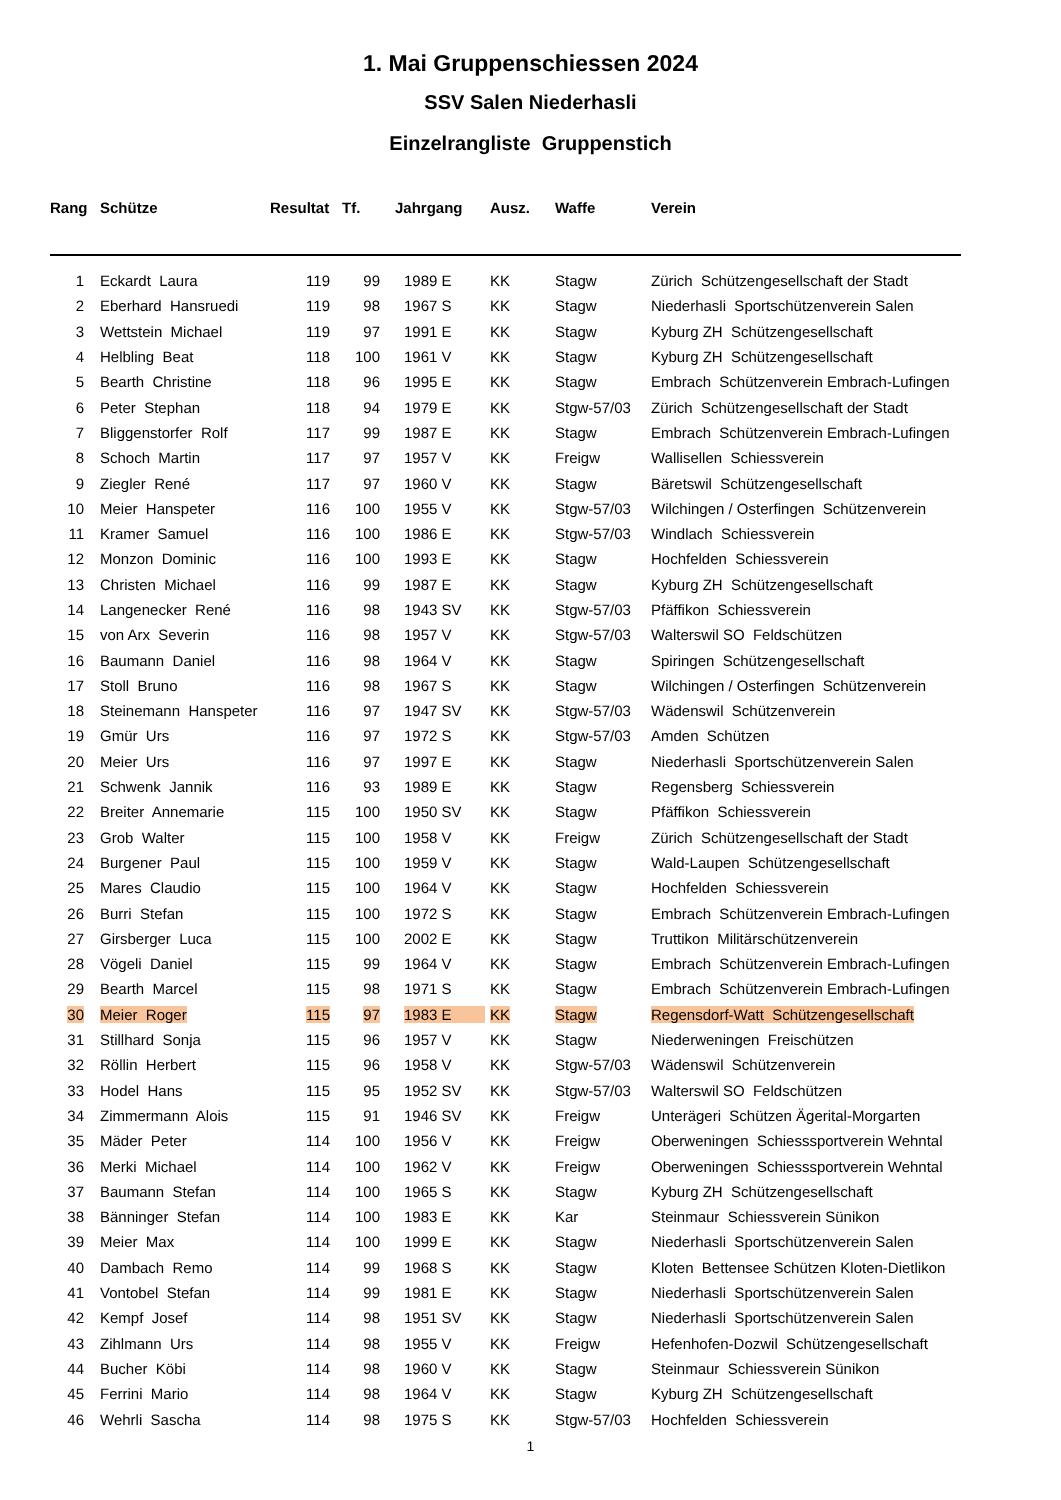1. Mai Gruppenschiessen 2024
SSV Salen Niederhasli
Einzelrangliste Gruppenstich
| Rang | Schütze | Resultat | Tf. | Jahrgang | Ausz. | Waffe | Verein |
| --- | --- | --- | --- | --- | --- | --- | --- |
| 1 | Eckardt Laura | 119 | 99 | 1989 E | KK | Stagw | Zürich Schützengesellschaft der Stadt |
| 2 | Eberhard Hansruedi | 119 | 98 | 1967 S | KK | Stagw | Niederhasli Sportschützenverein Salen |
| 3 | Wettstein Michael | 119 | 97 | 1991 E | KK | Stagw | Kyburg ZH Schützengesellschaft |
| 4 | Helbling Beat | 118 | 100 | 1961 V | KK | Stagw | Kyburg ZH Schützengesellschaft |
| 5 | Bearth Christine | 118 | 96 | 1995 E | KK | Stagw | Embrach Schützenverein Embrach-Lufingen |
| 6 | Peter Stephan | 118 | 94 | 1979 E | KK | Stgw-57/03 | Zürich Schützengesellschaft der Stadt |
| 7 | Bliggenstorfer Rolf | 117 | 99 | 1987 E | KK | Stagw | Embrach Schützenverein Embrach-Lufingen |
| 8 | Schoch Martin | 117 | 97 | 1957 V | KK | Freigw | Wallisellen Schiessverein |
| 9 | Ziegler René | 117 | 97 | 1960 V | KK | Stagw | Bäretswil Schützengesellschaft |
| 10 | Meier Hanspeter | 116 | 100 | 1955 V | KK | Stgw-57/03 | Wilchingen / Osterfingen Schützenverein |
| 11 | Kramer Samuel | 116 | 100 | 1986 E | KK | Stgw-57/03 | Windlach Schiessverein |
| 12 | Monzon Dominic | 116 | 100 | 1993 E | KK | Stagw | Hochfelden Schiessverein |
| 13 | Christen Michael | 116 | 99 | 1987 E | KK | Stagw | Kyburg ZH Schützengesellschaft |
| 14 | Langenecker René | 116 | 98 | 1943 SV | KK | Stgw-57/03 | Pfäffikon Schiessverein |
| 15 | von Arx Severin | 116 | 98 | 1957 V | KK | Stgw-57/03 | Walterswil SO Feldschützen |
| 16 | Baumann Daniel | 116 | 98 | 1964 V | KK | Stagw | Spiringen Schützengesellschaft |
| 17 | Stoll Bruno | 116 | 98 | 1967 S | KK | Stagw | Wilchingen / Osterfingen Schützenverein |
| 18 | Steinemann Hanspeter | 116 | 97 | 1947 SV | KK | Stgw-57/03 | Wädenswil Schützenverein |
| 19 | Gmür Urs | 116 | 97 | 1972 S | KK | Stgw-57/03 | Amden Schützen |
| 20 | Meier Urs | 116 | 97 | 1997 E | KK | Stagw | Niederhasli Sportschützenverein Salen |
| 21 | Schwenk Jannik | 116 | 93 | 1989 E | KK | Stagw | Regensberg Schiessverein |
| 22 | Breiter Annemarie | 115 | 100 | 1950 SV | KK | Stagw | Pfäffikon Schiessverein |
| 23 | Grob Walter | 115 | 100 | 1958 V | KK | Freigw | Zürich Schützengesellschaft der Stadt |
| 24 | Burgener Paul | 115 | 100 | 1959 V | KK | Stagw | Wald-Laupen Schützengesellschaft |
| 25 | Mares Claudio | 115 | 100 | 1964 V | KK | Stagw | Hochfelden Schiessverein |
| 26 | Burri Stefan | 115 | 100 | 1972 S | KK | Stagw | Embrach Schützenverein Embrach-Lufingen |
| 27 | Girsberger Luca | 115 | 100 | 2002 E | KK | Stagw | Truttikon Militärschützenverein |
| 28 | Vögeli Daniel | 115 | 99 | 1964 V | KK | Stagw | Embrach Schützenverein Embrach-Lufingen |
| 29 | Bearth Marcel | 115 | 98 | 1971 S | KK | Stagw | Embrach Schützenverein Embrach-Lufingen |
| 30 | Meier Roger | 115 | 97 | 1983 E | KK | Stagw | Regensdorf-Watt Schützengesellschaft |
| 31 | Stillhard Sonja | 115 | 96 | 1957 V | KK | Stagw | Niederweningen Freischützen |
| 32 | Röllin Herbert | 115 | 96 | 1958 V | KK | Stgw-57/03 | Wädenswil Schützenverein |
| 33 | Hodel Hans | 115 | 95 | 1952 SV | KK | Stgw-57/03 | Walterswil SO Feldschützen |
| 34 | Zimmermann Alois | 115 | 91 | 1946 SV | KK | Freigw | Unterägeri Schützen Ägerital-Morgarten |
| 35 | Mäder Peter | 114 | 100 | 1956 V | KK | Freigw | Oberweningen Schiesssportverein Wehntal |
| 36 | Merki Michael | 114 | 100 | 1962 V | KK | Freigw | Oberweningen Schiesssportverein Wehntal |
| 37 | Baumann Stefan | 114 | 100 | 1965 S | KK | Stagw | Kyburg ZH Schützengesellschaft |
| 38 | Bänninger Stefan | 114 | 100 | 1983 E | KK | Kar | Steinmaur Schiessverein Sünikon |
| 39 | Meier Max | 114 | 100 | 1999 E | KK | Stagw | Niederhasli Sportschützenverein Salen |
| 40 | Dambach Remo | 114 | 99 | 1968 S | KK | Stagw | Kloten Bettensee Schützen Kloten-Dietlikon |
| 41 | Vontobel Stefan | 114 | 99 | 1981 E | KK | Stagw | Niederhasli Sportschützenverein Salen |
| 42 | Kempf Josef | 114 | 98 | 1951 SV | KK | Stagw | Niederhasli Sportschützenverein Salen |
| 43 | Zihlmann Urs | 114 | 98 | 1955 V | KK | Freigw | Hefenhofen-Dozwil Schützengesellschaft |
| 44 | Bucher Köbi | 114 | 98 | 1960 V | KK | Stagw | Steinmaur Schiessverein Sünikon |
| 45 | Ferrini Mario | 114 | 98 | 1964 V | KK | Stagw | Kyburg ZH Schützengesellschaft |
| 46 | Wehrli Sascha | 114 | 98 | 1975 S | KK | Stgw-57/03 | Hochfelden Schiessverein |
1